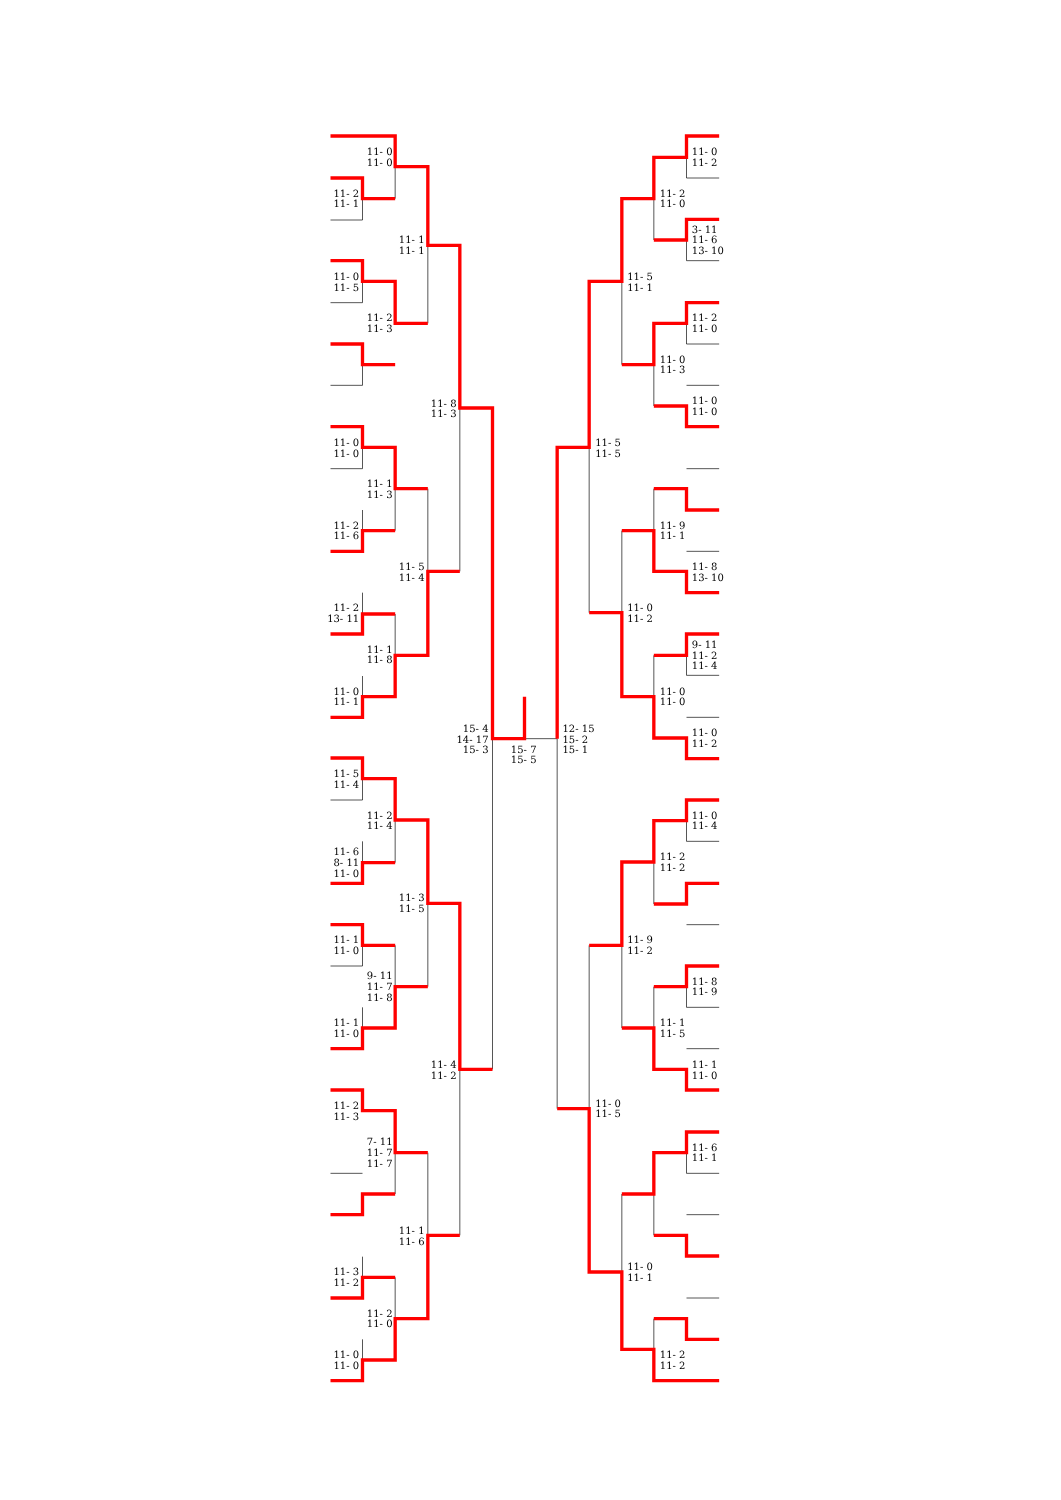11- 0
11- 0
11- 2
11- 1
11- 1
11- 1
11- 0
11- 5
11- 2
11- 3
11- 8
11- 3
11- 0
11- 0
11- 1
11- 3
11- 2
11- 6
11- 5
11- 4
11- 2
13- 11
11- 1
11- 8
11- 0
11- 1
15- 4
14- 17
15- 3
15- 7
15- 5
12- 15
15- 2
15- 1
11- 5
11- 4
11- 2
11- 4
11- 6
8- 11
11- 0
11- 3
11- 5
11- 1
11- 0
9- 11
11- 7
11- 8
11- 1
11- 0
11- 4
11- 2
11- 2
11- 3
7- 11
11- 7
11- 7
11- 1
11- 6
11- 3
11- 2
11- 2
11- 0
11- 0
11- 0
11- 0
11- 2
11- 2
11- 0
3- 11
11- 6
13- 10
11- 5
11- 1
11- 2
11- 0
11- 0
11- 3
11- 0
11- 0
11- 5
11- 5
11- 9
11- 1
11- 8
13- 10
11- 0
11- 2
9- 11
11- 2
11- 4
11- 0
11- 0
11- 0
11- 2
11- 0
11- 4
11- 2
11- 2
11- 9
11- 2
11- 8
11- 9
11- 1
11- 5
11- 1
11- 0
11- 0
11- 5
11- 6
11- 1
11- 0
11- 1
11- 2
11- 2